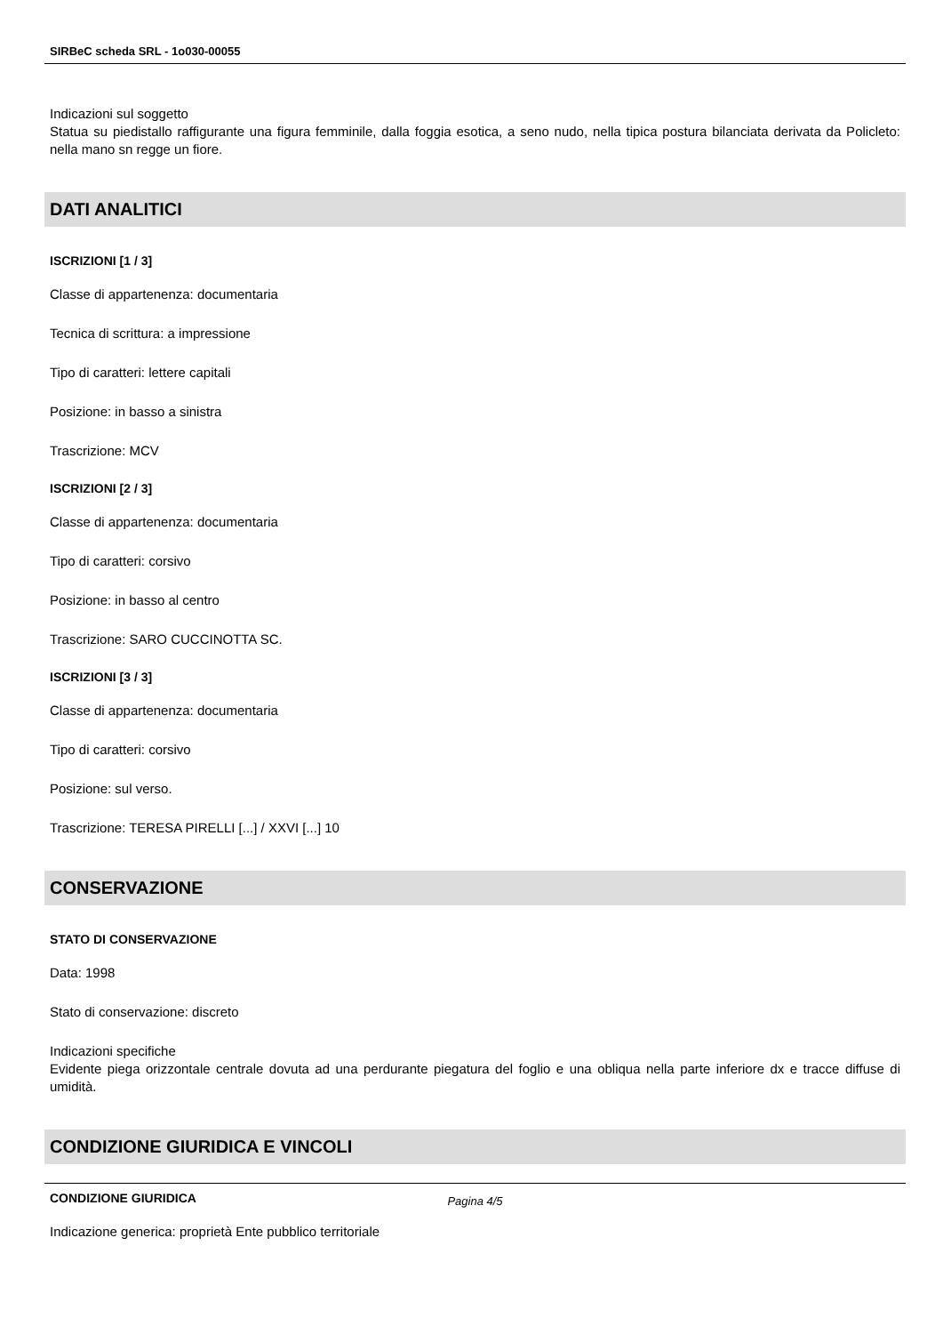SIRBeC scheda SRL - 1o030-00055
Indicazioni sul soggetto
Statua su piedistallo raffigurante una figura femminile, dalla foggia esotica, a seno nudo, nella tipica postura bilanciata derivata da Policleto: nella mano sn regge un fiore.
DATI ANALITICI
ISCRIZIONI [1 / 3]
Classe di appartenenza: documentaria
Tecnica di scrittura: a impressione
Tipo di caratteri: lettere capitali
Posizione: in basso a sinistra
Trascrizione: MCV
ISCRIZIONI [2 / 3]
Classe di appartenenza: documentaria
Tipo di caratteri: corsivo
Posizione: in basso al centro
Trascrizione: SARO CUCCINOTTA SC.
ISCRIZIONI [3 / 3]
Classe di appartenenza: documentaria
Tipo di caratteri: corsivo
Posizione: sul verso.
Trascrizione: TERESA PIRELLI [...] / XXVI [...] 10
CONSERVAZIONE
STATO DI CONSERVAZIONE
Data: 1998
Stato di conservazione: discreto
Indicazioni specifiche
Evidente piega orizzontale centrale dovuta ad una perdurante piegatura del foglio e una obliqua nella parte inferiore dx e tracce diffuse di umidità.
CONDIZIONE GIURIDICA E VINCOLI
CONDIZIONE GIURIDICA
Indicazione generica: proprietà Ente pubblico territoriale
Pagina 4/5